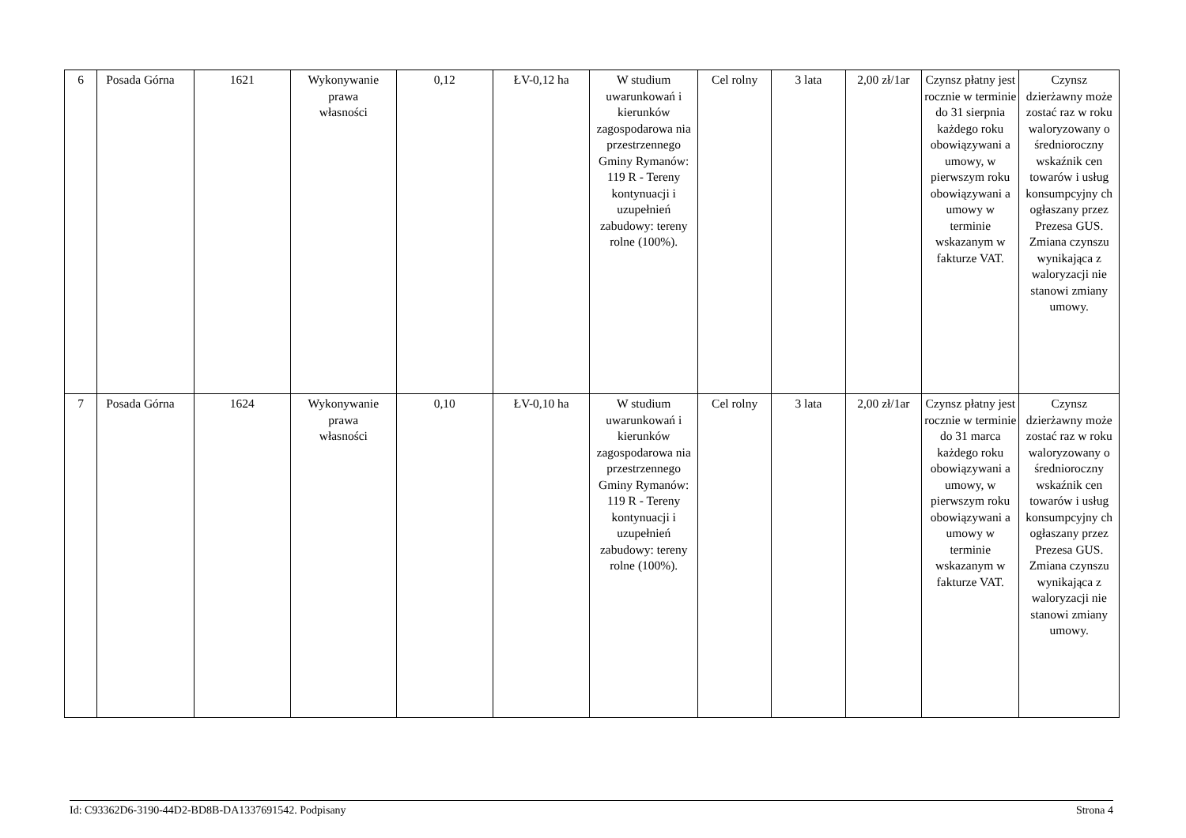| 6 | Posada Górna | 1621 | Wykonywanie prawa własności | 0,12 | ŁV-0,12 ha | W studium uwarunkowań i kierunków zagospodarowa nia przestrzennego Gminy Rymanów: 119 R - Tereny kontynuacji i uzupełnień zabudowy: tereny rolne (100%). | Cel rolny | 3 lata | 2,00 zł/1ar | Czynsz płatny jest rocznie w terminie do 31 sierpnia każdego roku obowiązywani a umowy, w pierwszym roku obowiązywani a umowy w terminie wskazanym w fakturze VAT. | Czynsz dzierżawny może zostać raz w roku waloryzowany o średnioroczny wskaźnik cen towarów i usług konsumpcyjny ch ogłaszany przez Prezesa GUS. Zmiana czynszu wynikająca z waloryzacji nie stanowi zmiany umowy. |
| 7 | Posada Górna | 1624 | Wykonywanie prawa własności | 0,10 | ŁV-0,10 ha | W studium uwarunkowań i kierunków zagospodarowa nia przestrzennego Gminy Rymanów: 119 R - Tereny kontynuacji i uzupełnień zabudowy: tereny rolne (100%). | Cel rolny | 3 lata | 2,00 zł/1ar | Czynsz płatny jest rocznie w terminie do 31 marca każdego roku obowiązywani a umowy, w pierwszym roku obowiązywani a umowy w terminie wskazanym w fakturze VAT. | Czynsz dzierżawny może zostać raz w roku waloryzowany o średnioroczny wskaźnik cen towarów i usług konsumpcyjny ch ogłaszany przez Prezesa GUS. Zmiana czynszu wynikająca z waloryzacji nie stanowi zmiany umowy. |
Id: C93362D6-3190-44D2-BD8B-DA1337691542. Podpisany Strona 4